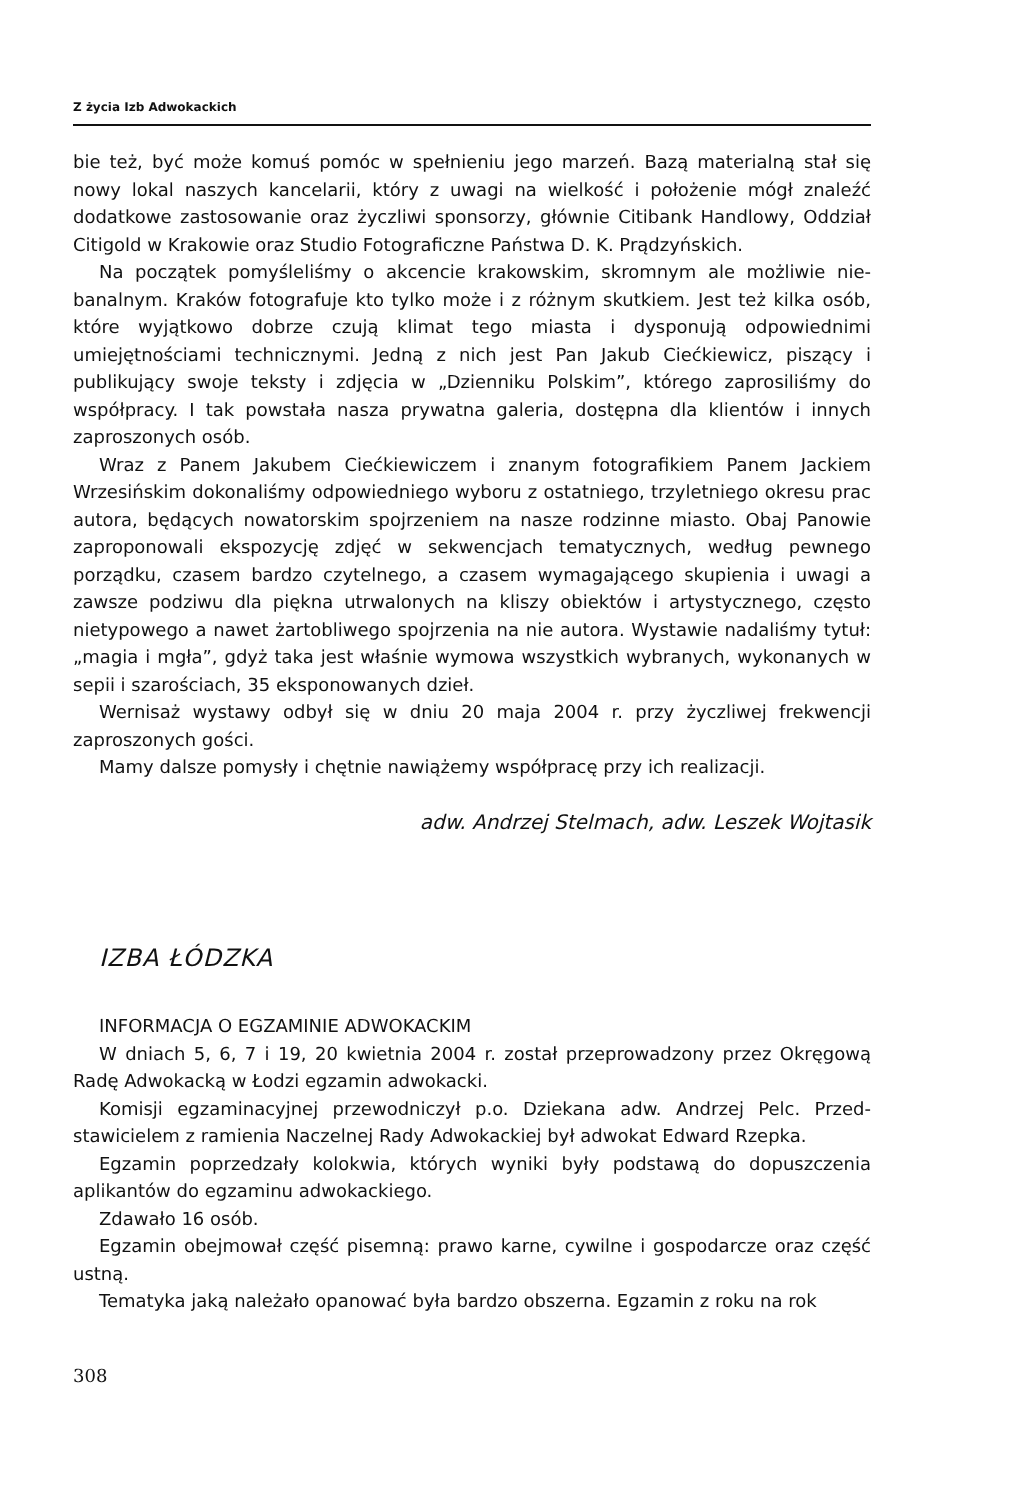Z życia Izb Adwokackich
bie też, być może komuś pomóc w spełnieniu jego marzeń. Bazą materialną stał się nowy lokal naszych kancelarii, który z uwagi na wielkość i położenie mógł znaleźć dodatkowe zastosowanie oraz życzliwi sponsorzy, głównie Citibank Handlowy, Oddział Citigold w Krakowie oraz Studio Fotograficzne Państwa D. K. Prądzyń­skich.
Na początek pomyśleliśmy o akcencie krakowskim, skromnym ale możliwie nie­banalnym. Kraków fotografuje kto tylko może i z różnym skutkiem. Jest też kilka osób, które wyjątkowo dobrze czują klimat tego miasta i dysponują odpowiednimi umiejętnościami technicznymi. Jedną z nich jest Pan Jakub Ciećkiewicz, piszący i publikujący swoje teksty i zdjęcia w „Dzienniku Polskim”, którego zaprosiliśmy do współpracy. I tak powstała nasza prywatna galeria, dostępna dla klientów i innych zaproszonych osób.
Wraz z Panem Jakubem Ciećkiewiczem i znanym fotografikiem Panem Jackiem Wrzesińskim dokonaliśmy odpowiedniego wyboru z ostatniego, trzyletniego okre­su prac autora, będących nowatorskim spojrzeniem na nasze rodzinne miasto. Obaj Panowie zaproponowali ekspozycję zdjęć w sekwencjach tematycznych, według pewnego porządku, czasem bardzo czytelnego, a czasem wymagającego skupienia i uwagi a zawsze podziwu dla piękna utrwalonych na kliszy obiektów i artystycznego, często nietypowego a nawet żartobliwego spojrzenia na nie autora. Wystawie nadaliśmy tytuł: „magia i mgła”, gdyż taka jest właśnie wymowa wszyst­kich wybranych, wykonanych w sepii i szarościach, 35 eksponowanych dzieł.
Wernisaż wystawy odbył się w dniu 20 maja 2004 r. przy życzliwej frekwencji zaproszonych gości.
Mamy dalsze pomysły i chętnie nawiążemy współpracę przy ich realizacji.
adw. Andrzej Stelmach, adw. Leszek Wojtasik
IZBA ŁÓDZKA
INFORMACJA O EGZAMINIE ADWOKACKIM
W dniach 5, 6, 7 i 19, 20 kwietnia 2004 r. został przeprowadzony przez Okręgo­wą Radę Adwokacką w Łodzi egzamin adwokacki.
Komisji egzaminacyjnej przewodniczył p.o. Dziekana adw. Andrzej Pelc. Przed­stawicielem z ramienia Naczelnej Rady Adwokackiej był adwokat Edward Rzepka.
Egzamin poprzedzały kolokwia, których wyniki były podstawą do dopuszczenia aplikantów do egzaminu adwokackiego.
Zdawało 16 osób.
Egzamin obejmował część pisemną: prawo karne, cywilne i gospodarcze oraz część ustną.
Tematyka jaką należało opanować była bardzo obszerna. Egzamin z roku na rok
308